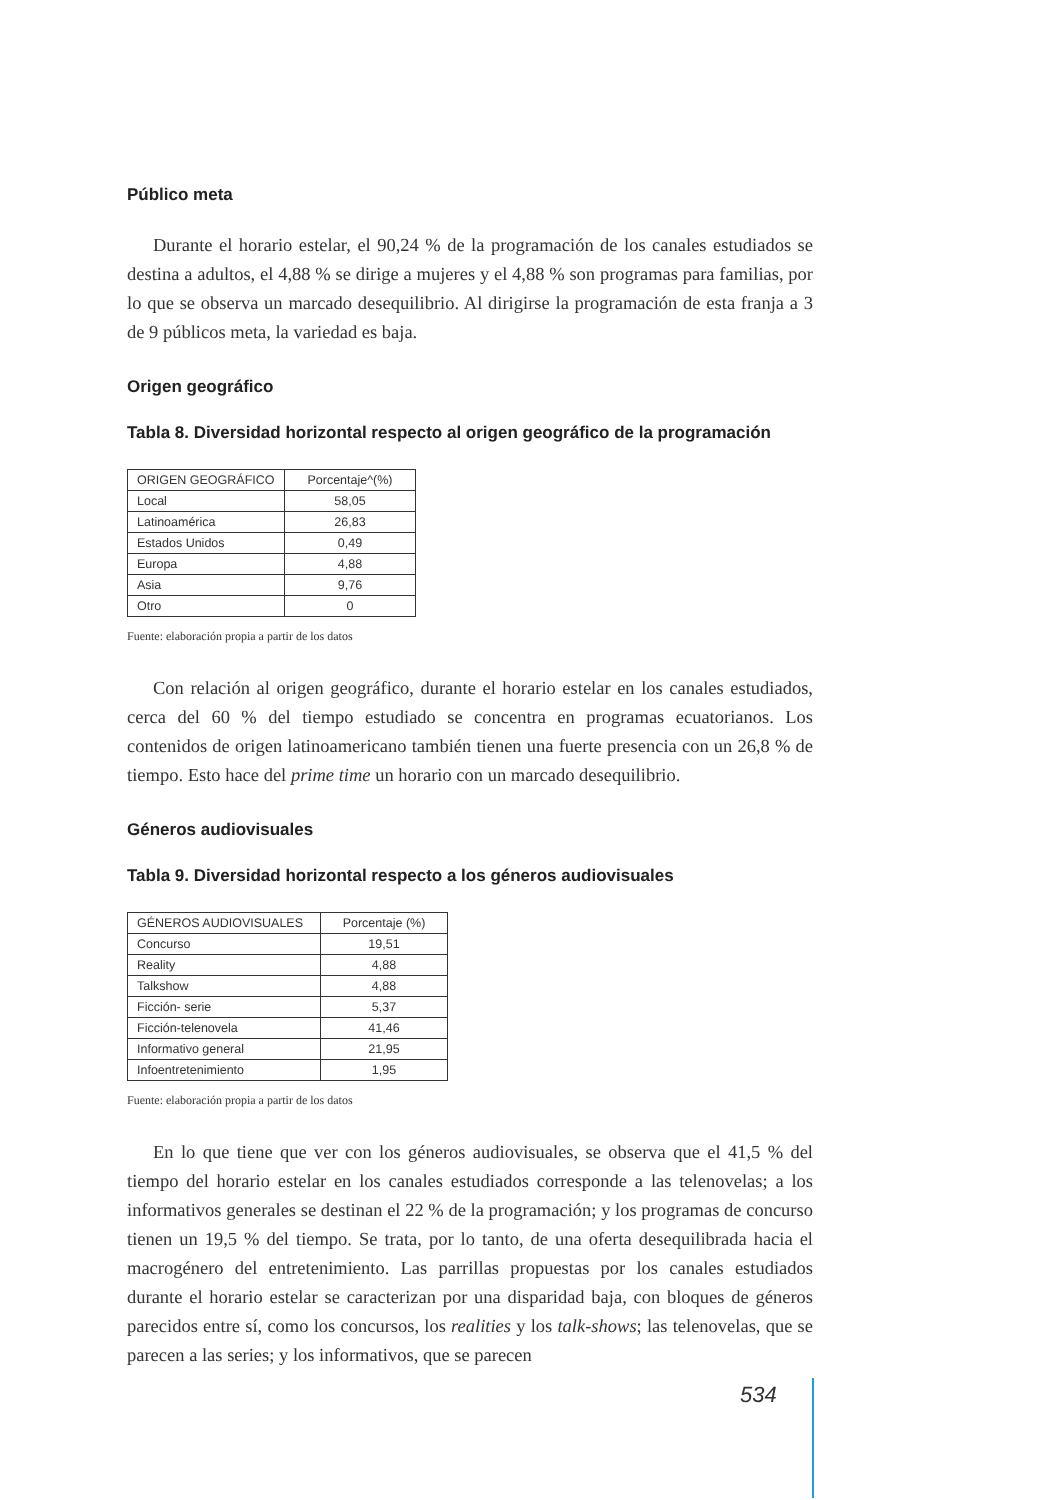Público meta
Durante el horario estelar, el 90,24 % de la programación de los canales estudiados se destina a adultos, el 4,88 % se dirige a mujeres y el 4,88 % son programas para familias, por lo que se observa un marcado desequilibrio. Al dirigirse la programación de esta franja a 3 de 9 públicos meta, la variedad es baja.
Origen geográfico
Tabla 8. Diversidad horizontal respecto al origen geográfico de la programación
| ORIGEN GEOGRÁFICO | Porcentaje^(%) |
| Local | 58,05 |
| Latinoamérica | 26,83 |
| Estados Unidos | 0,49 |
| Europa | 4,88 |
| Asia | 9,76 |
| Otro | 0 |
Fuente: elaboración propia a partir de los datos
Con relación al origen geográfico, durante el horario estelar en los canales estudiados, cerca del 60 % del tiempo estudiado se concentra en programas ecuatorianos. Los contenidos de origen latinoamericano también tienen una fuerte presencia con un 26,8 % de tiempo. Esto hace del prime time un horario con un marcado desequilibrio.
Géneros audiovisuales
Tabla 9. Diversidad horizontal respecto a los géneros audiovisuales
| GÉNEROS AUDIOVISUALES | Porcentaje (%) |
| Concurso | 19,51 |
| Reality | 4,88 |
| Talkshow | 4,88 |
| Ficción- serie | 5,37 |
| Ficción-telenovela | 41,46 |
| Informativo general | 21,95 |
| Infoentretenimiento | 1,95 |
Fuente: elaboración propia a partir de los datos
En lo que tiene que ver con los géneros audiovisuales, se observa que el 41,5 % del tiempo del horario estelar en los canales estudiados corresponde a las telenovelas; a los informativos generales se destinan el 22 % de la programación; y los programas de concurso tienen un 19,5 % del tiempo. Se trata, por lo tanto, de una oferta desequilibrada hacia el macrogénero del entretenimiento. Las parrillas propuestas por los canales estudiados durante el horario estelar se caracterizan por una disparidad baja, con bloques de géneros parecidos entre sí, como los concursos, los realities y los talk-shows; las telenovelas, que se parecen a las series; y los informativos, que se parecen
534